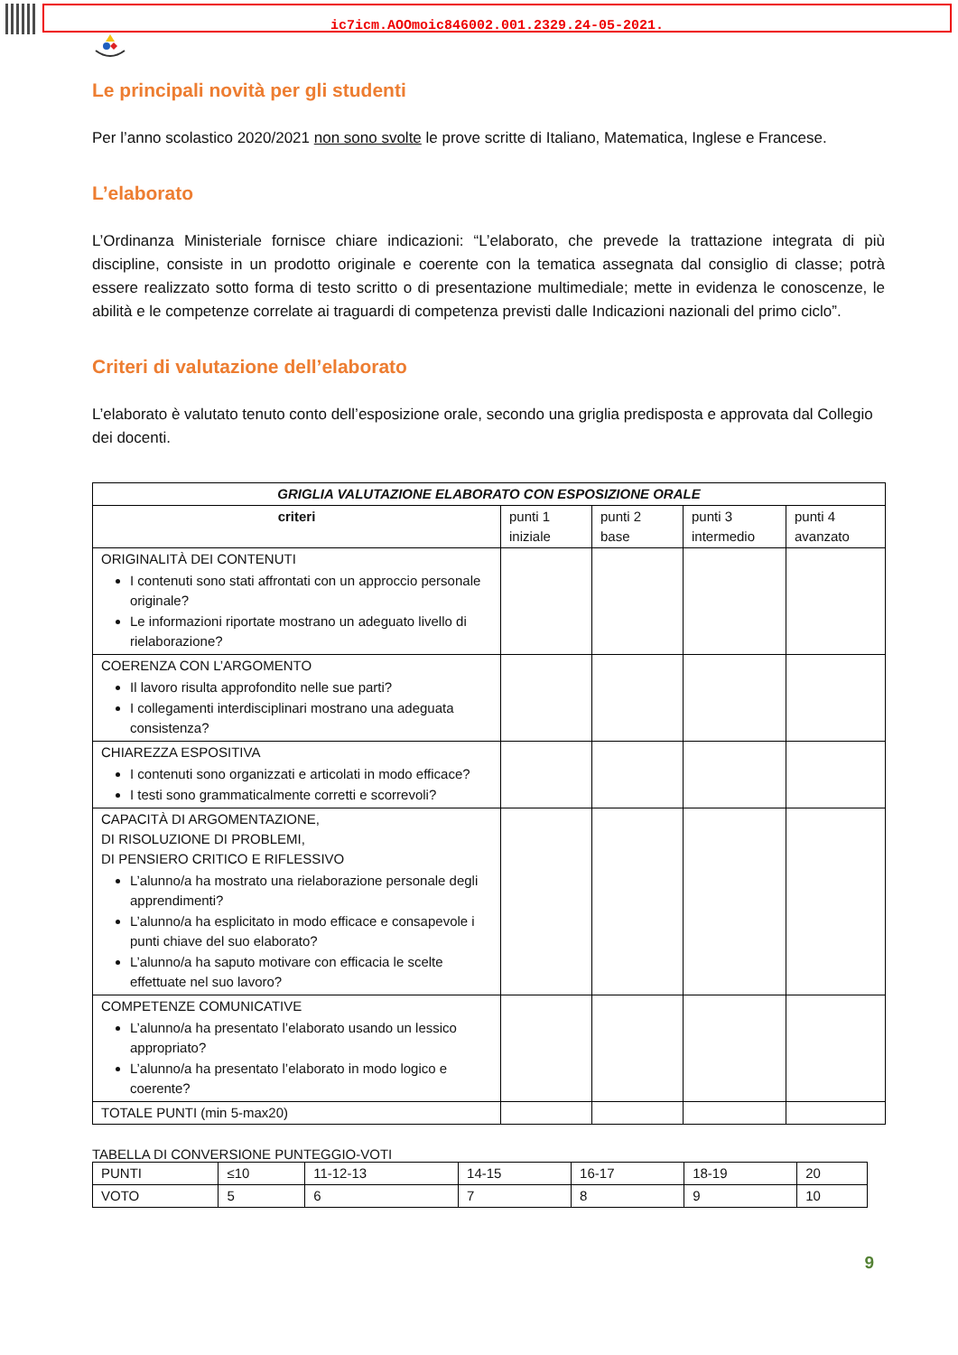ic7icm.AOOmoic846002.001.2329.24-05-2021.
Le principali novità per gli studenti
Per l’anno scolastico 2020/2021 non sono svolte le prove scritte di Italiano, Matematica, Inglese e Francese.
L’elaborato
L’Ordinanza Ministeriale fornisce chiare indicazioni: “L’elaborato, che prevede la trattazione integrata di più discipline, consiste in un prodotto originale e coerente con la tematica assegnata dal consiglio di classe; potrà essere realizzato sotto forma di testo scritto o di presentazione multimediale; mette in evidenza le conoscenze, le abilità e le competenze correlate ai traguardi di competenza previsti dalle Indicazioni nazionali del primo ciclo”.
Criteri di valutazione dell’elaborato
L’elaborato è valutato tenuto conto dell’esposizione orale, secondo una griglia predisposta e approvata dal Collegio dei docenti.
| GRIGLIA VALUTAZIONE ELABORATO CON ESPOSIZIONE ORALE | | | | |
| --- | --- | --- | --- | --- |
| criteri | punti 1 iniziale | punti 2 base | punti 3 intermedio | punti 4 avanzato |
| ORIGINALITÀ DEI CONTENUTI I contenuti sono stati affrontati con un approccio personale originale? Le informazioni riportate mostrano un adeguato livello di rielaborazione? | | | | |
| COERENZA CON L’ARGOMENTO Il lavoro risulta approfondito nelle sue parti? I collegamenti interdisciplinari mostrano una adeguata consistenza? | | | | |
| CHIAREZZA ESPOSITIVA I contenuti sono organizzati e articolati in modo efficace? I testi sono grammaticalmente corretti e scorrevoli? | | | | |
| CAPACITÀ DI ARGOMENTAZIONE, DI RISOLUZIONE DI PROBLEMI, DI PENSIERO CRITICO E RIFLESSIVO L’alunno/a ha mostrato una rielaborazione personale degli apprendimenti? L’alunno/a ha esplicitato in modo efficace e consapevole i punti chiave del suo elaborato? L’alunno/a ha saputo motivare con efficacia le scelte effettuate nel suo lavoro? | | | | |
| COMPETENZE COMUNICATIVE L’alunno/a ha presentato l’elaborato usando un lessico appropriato? L’alunno/a ha presentato l’elaborato in modo logico e coerente? | | | | |
| TOTALE PUNTI (min 5-max20) | | | | |
TABELLA DI CONVERSIONE PUNTEGGIO-VOTI
| PUNTI | ≤10 | 11-12-13 | 14-15 | 16-17 | 18-19 | 20 |
| VOTO | 5 | 6 | 7 | 8 | 9 | 10 |
9